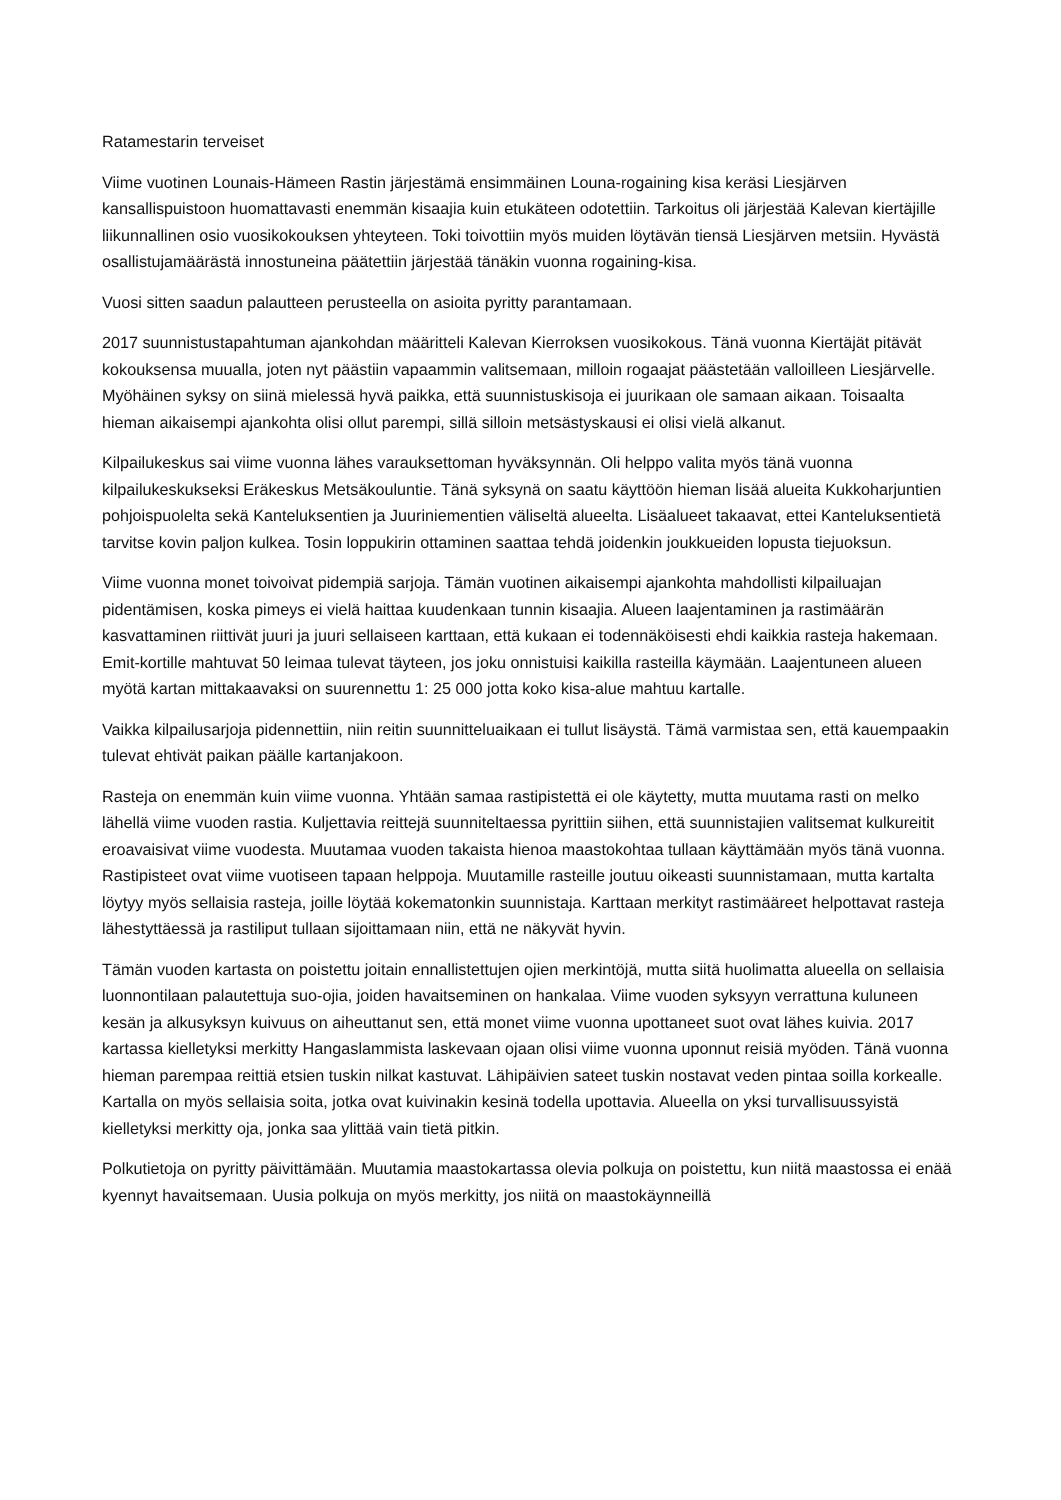Ratamestarin terveiset
Viime vuotinen Lounais-Hämeen Rastin järjestämä ensimmäinen Louna-rogaining kisa keräsi Liesjärven kansallispuistoon huomattavasti enemmän kisaajia kuin etukäteen odotettiin. Tarkoitus oli järjestää Kalevan kiertäjille liikunnallinen osio vuosikokouksen yhteyteen. Toki toivottiin myös muiden löytävän tiensä Liesjärven metsiin. Hyvästä osallistujamäärästä innostuneina päätettiin järjestää tänäkin vuonna rogaining-kisa.
Vuosi sitten saadun palautteen perusteella on asioita pyritty parantamaan.
2017 suunnistustapahtuman ajankohdan määritteli Kalevan Kierroksen vuosikokous. Tänä vuonna Kiertäjät pitävät kokouksensa muualla, joten nyt päästiin vapaammin valitsemaan, milloin rogaajat päästetään valloilleen Liesjärvelle. Myöhäinen syksy on siinä mielessä hyvä paikka, että suunnistuskisoja ei juurikaan ole samaan aikaan. Toisaalta hieman aikaisempi ajankohta olisi ollut parempi, sillä silloin metsästyskausi ei olisi vielä alkanut.
Kilpailukeskus sai viime vuonna lähes varauksettoman hyväksynnän. Oli helppo valita myös tänä vuonna kilpailukeskukseksi Eräkeskus Metsäkouluntie. Tänä syksynä on saatu käyttöön hieman lisää alueita Kukkoharjuntien pohjoispuolelta sekä Kanteluksentien ja Juuriniementien väliseltä alueelta. Lisäalueet takaavat, ettei Kanteluksentietä tarvitse kovin paljon kulkea. Tosin loppukirin ottaminen saattaa tehdä joidenkin joukkueiden lopusta tiejuoksun.
Viime vuonna monet toivoivat pidempiä sarjoja. Tämän vuotinen aikaisempi ajankohta mahdollisti kilpailuajan pidentämisen, koska pimeys ei vielä haittaa kuudenkaan tunnin kisaajia. Alueen laajentaminen ja rastimäärän kasvattaminen riittivät juuri ja juuri sellaiseen karttaan, että kukaan ei todennäköisesti ehdi kaikkia rasteja hakemaan. Emit-kortille mahtuvat 50 leimaa tulevat täyteen, jos joku onnistuisi kaikilla rasteilla käymään. Laajentuneen alueen myötä kartan mittakaavaksi on suurennettu 1: 25 000 jotta koko kisa-alue mahtuu kartalle.
Vaikka kilpailusarjoja pidennettiin, niin reitin suunnitteluaikaan ei tullut lisäystä. Tämä varmistaa sen, että kauempaakin tulevat ehtivät paikan päälle kartanjakoon.
Rasteja on enemmän kuin viime vuonna. Yhtään samaa rastipistettä ei ole käytetty, mutta muutama rasti on melko lähellä viime vuoden rastia. Kuljettavia reittejä suunniteltaessa pyrittiin siihen, että suunnistajien valitsemat kulkureitit eroavaisivat viime vuodesta. Muutamaa vuoden takaista hienoa maastokohtaa tullaan käyttämään myös tänä vuonna. Rastipisteet ovat viime vuotiseen tapaan helppoja. Muutamille rasteille joutuu oikeasti suunnistamaan, mutta kartalta löytyy myös sellaisia rasteja, joille löytää kokematonkin suunnistaja. Karttaan merkityt rastimääreet helpottavat rasteja lähestyttäessä ja rastiliput tullaan sijoittamaan niin, että ne näkyvät hyvin.
Tämän vuoden kartasta on poistettu joitain ennallistettujen ojien merkintöjä, mutta siitä huolimatta alueella on sellaisia luonnontilaan palautettuja suo-ojia, joiden havaitseminen on hankalaa. Viime vuoden syksyyn verrattuna kuluneen kesän ja alkusyksyn kuivuus on aiheuttanut sen, että monet viime vuonna upottaneet suot ovat lähes kuivia. 2017 kartassa kielletyksi merkitty Hangaslammista laskevaan ojaan olisi viime vuonna uponnut reisiä myöden. Tänä vuonna hieman parempaa reittiä etsien tuskin nilkat kastuvat. Lähipäivien sateet tuskin nostavat veden pintaa soilla korkealle. Kartalla on myös sellaisia soita, jotka ovat kuivinakin kesinä todella upottavia. Alueella on yksi turvallisuussyistä kielletyksi merkitty oja, jonka saa ylittää vain tietä pitkin.
Polkutietoja on pyritty päivittämään. Muutamia maastokartassa olevia polkuja on poistettu, kun niitä maastossa ei enää kyennyt havaitsemaan. Uusia polkuja on myös merkitty, jos niitä on maastokäynneillä